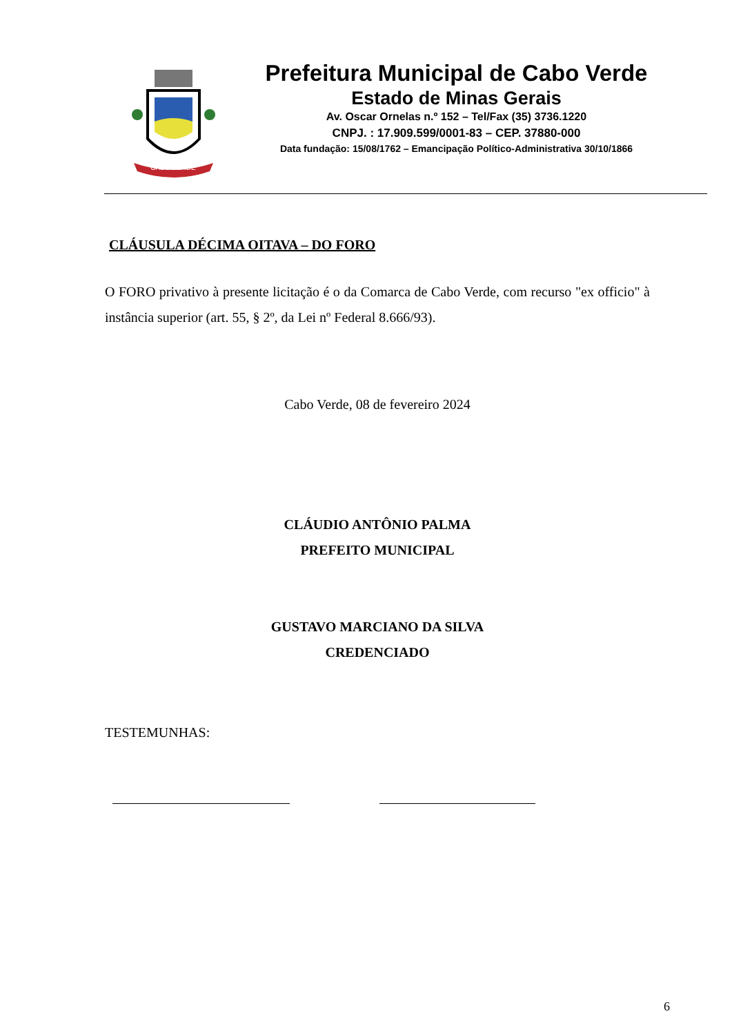CABO VERDE
Prefeitura Municipal de Cabo Verde
Estado de Minas Gerais
Av. Oscar Ornelas n.º 152 – Tel/Fax (35) 3736.1220
CNPJ. : 17.909.599/0001-83 – CEP. 37880-000
Data fundação: 15/08/1762 – Emancipação Político-Administrativa 30/10/1866
CLÁUSULA DÉCIMA OITAVA – DO FORO
O FORO privativo à presente licitação é o da Comarca de Cabo Verde, com recurso "ex officio" à instância superior (art. 55, § 2º, da Lei nº Federal 8.666/93).
Cabo Verde, 08 de fevereiro 2024
CLÁUDIO ANTÔNIO PALMA
PREFEITO MUNICIPAL
GUSTAVO MARCIANO DA SILVA
CREDENCIADO
TESTEMUNHAS:
6